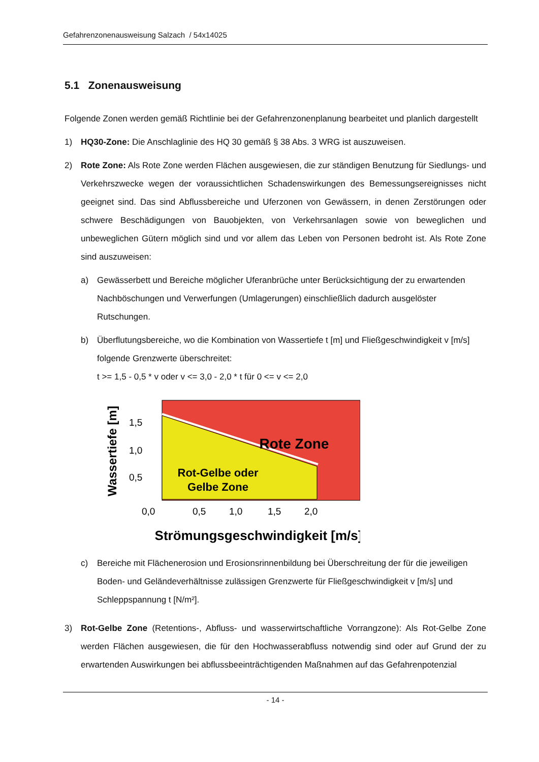Gefahrenzonenausweisung Salzach / 54x14025
5.1 Zonenausweisung
Folgende Zonen werden gemäß Richtlinie bei der Gefahrenzonenplanung bearbeitet und planlich dargestellt
1) HQ30-Zone: Die Anschlaglinie des HQ 30 gemäß § 38 Abs. 3 WRG ist auszuweisen.
2) Rote Zone: Als Rote Zone werden Flächen ausgewiesen, die zur ständigen Benutzung für Siedlungs- und Verkehrszwecke wegen der voraussichtlichen Schadenswirkungen des Bemessungsereignisses nicht geeignet sind. Das sind Abflussbereiche und Uferzonen von Gewässern, in denen Zerstörungen oder schwere Beschädigungen von Bauobjekten, von Verkehrsanlagen sowie von beweglichen und unbeweglichen Gütern möglich sind und vor allem das Leben von Personen bedroht ist. Als Rote Zone sind auszuweisen:
a) Gewässerbett und Bereiche möglicher Uferanbrüche unter Berücksichtigung der zu erwartenden Nachböschungen und Verwerfungen (Umlagerungen) einschließlich dadurch ausgelöster Rutschungen.
b) Überflutungsbereiche, wo die Kombination von Wassertiefe t [m] und Fließgeschwindigkeit v [m/s] folgende Grenzwerte überschreitet:
t >= 1,5 - 0,5 * v oder v <= 3,0 - 2,0 * t für 0 <= v <= 2,0
Rote Zone
Rot-Gelbe oder
Gelbe Zone
1,5
1,0
0,5
0,0
0,5
1,0
1,5
2,0
Wassertiefe [m]
Strömungsgeschwindigkeit [m/s]
c) Bereiche mit Flächenerosion und Erosionsrinnenbildung bei Überschreitung der für die jeweiligen Boden- und Geländeverhältnisse zulässigen Grenzwerte für Fließgeschwindigkeit v [m/s] und Schleppspannung t [N/m²].
3) Rot-Gelbe Zone (Retentions-, Abfluss- und wasserwirtschaftliche Vorrangzone): Als Rot-Gelbe Zone werden Flächen ausgewiesen, die für den Hochwasserabfluss notwendig sind oder auf Grund der zu erwartenden Auswirkungen bei abflussbeeinträchtigenden Maßnahmen auf das Gefahrenpotenzial
- 14 -